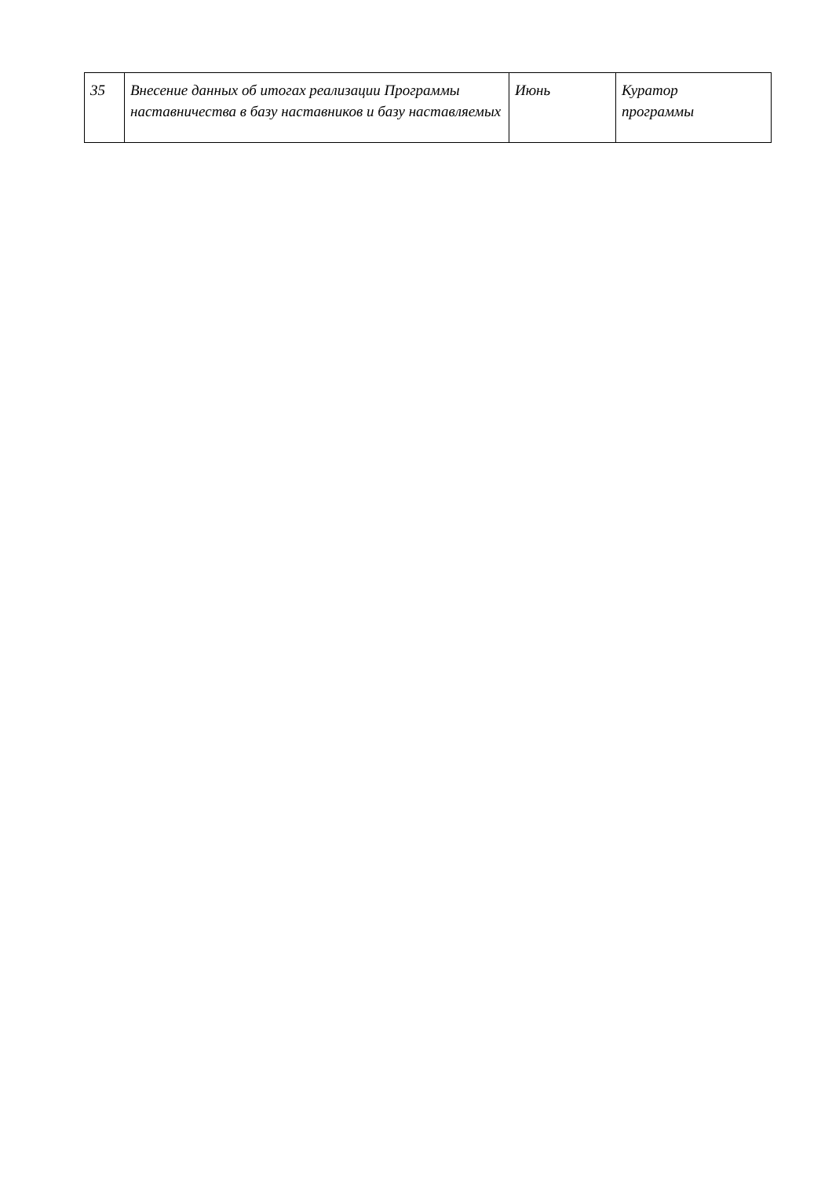| 35 | Внесение данных об итогах реализации Программы наставничества в базу наставников и базу наставляемых | Июнь | Куратор программы |